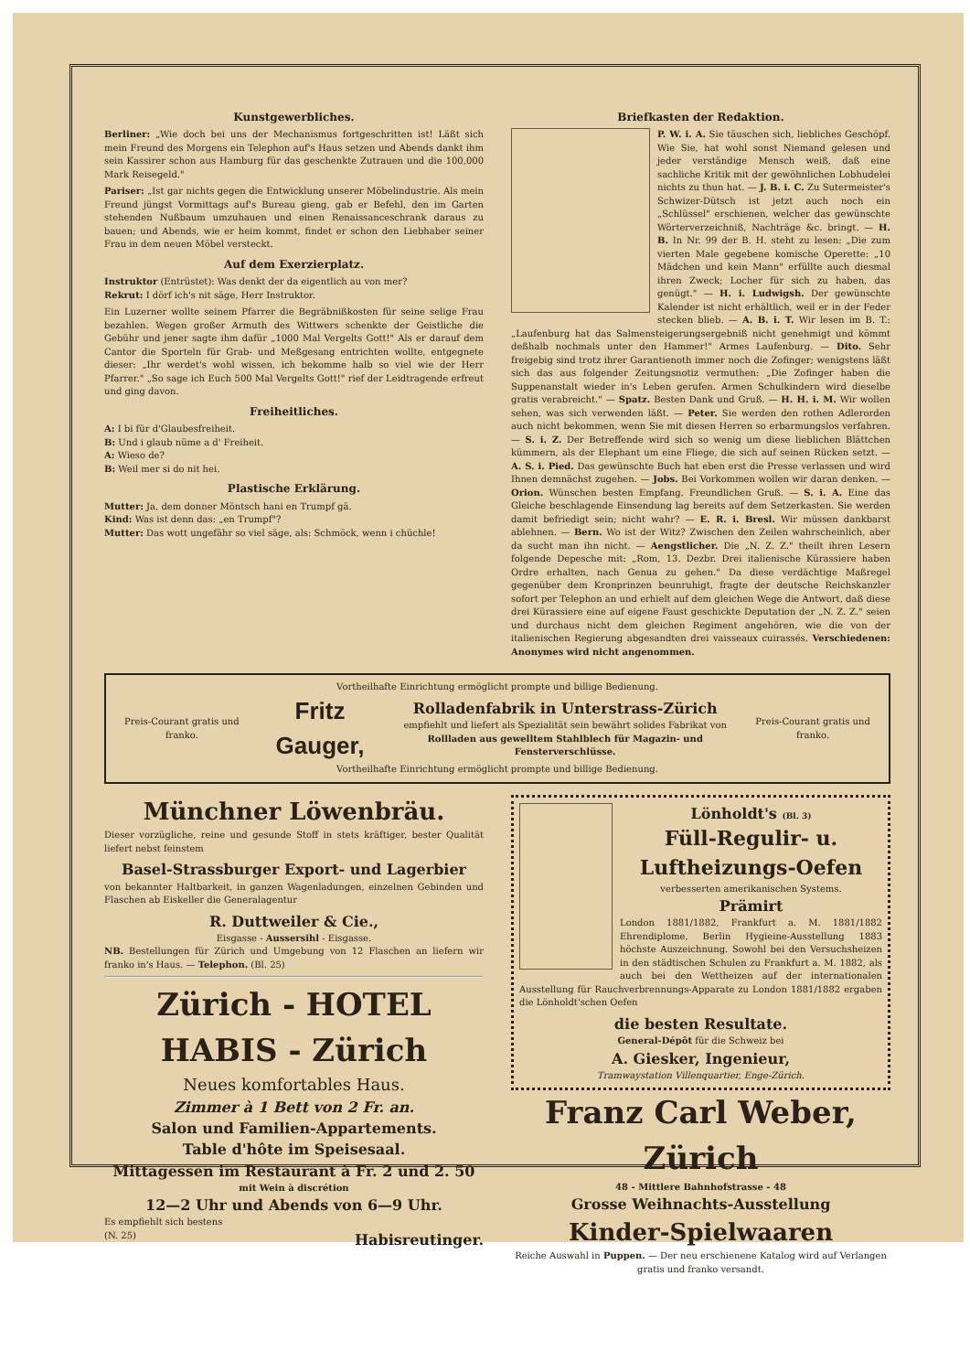Kunstgewerbliches.
Berliner: „Wie doch bei uns der Mechanismus fortgeschritten ist! Läßt sich mein Freund des Morgens ein Telephon auf's Haus setzen und Abends dankt ihm sein Kassirer schon aus Hamburg für das geschenkte Zutrauen und die 100,000 Mark Reisegeld."
Pariser: „Ist gar nichts gegen die Entwicklung unserer Möbelindustrie. Als mein Freund jüngst Vormittags auf's Bureau gieng, gab er Befehl, den im Garten stehenden Nußbaum umzuhauen und einen Renaissanceschrank daraus zu bauen; und Abends, wie er heim kommt, findet er schon den Liebhaber seiner Frau in dem neuen Möbel versteckt.
Auf dem Exerzierplatz.
Instruktor (Entrüstet): Was denkt der da eigentlich au von mer?
Rekrut: I dörf ich's nit säge, Herr Instruktor.
Ein Luzerner wollte seinem Pfarrer die Begräbnißkosten für seine selige Frau bezahlen. Wegen großer Armuth des Wittwers schenkte der Geistliche die Gebühr und jener sagte ihm dafür „1000 Mal Vergelts Gott!" Als er darauf dem Cantor die Sporteln für Grab- und Meßgesang entrichten wollte, entgegnete dieser: „Ihr werdet's wohl wissen, ich bekomme halb so viel wie der Herr Pfarrer." „So sage ich Euch 500 Mal Vergelts Gott!" rief der Leidtragende erfreut und ging davon.
Freiheitliches.
A: I bi für d'Glaubesfreiheit.
B: Und i glaub nüme a d' Freiheit.
A: Wieso de?
B: Weil mer si do nit hei.
Plastische Erklärung.
Mutter: Ja, dem donner Möntsch hani en Trumpf gä.
Kind: Was ist denn das: „en Trumpf"?
Mutter: Das wott ungefähr so viel säge, als: Schmöck, wenn i chüchle!
Briefkasten der Redaktion.
P. W. i. A. Sie täuschen sich, liebliches Geschöpf. Wie Sie, hat wohl sonst Niemand gelesen und jeder verständige Mensch weiß, daß eine sachliche Kritik mit der gewöhnlichen Lobhudelei nichts zu thun hat. — J. B. i. C. Zu Sutermeister's Schwizer-Dütsch ist jetzt auch noch ein „Schlüssel" erschienen, welcher das gewünschte Wörterverzeichniß, Nachträge &c. bringt. — H. B. In Nr. 99 der B. H. steht zu lesen: „Die zum vierten Male gegebene komische Operette: „10 Mädchen und kein Mann" erfüllte auch diesmal ihren Zweck; Locher für sich zu haben, das genügt." — H. i. Ludwigsh. Der gewünschte Kalender ist nicht erhältlich, weil er in der Feder stecken blieb. — A. B. i. T. Wir lesen im B. T.: „Laufenburg hat das Salmensteigerungsergebniß nicht genehmigt und kömmt deßhalb nochmals unter den Hammer!" Armes Laufenburg. — Dito. Sehr freigebig sind trotz ihrer Garantienoth immer noch die Zofinger; wenigstens läßt sich das aus folgender Zeitungsnotiz vermuthen: „Die Zofinger haben die Suppenanstalt wieder in's Leben gerufen. Armen Schulkindern wird dieselbe gratis verabreicht." — Spatz. Besten Dank und Gruß. — H. H. i. M. Wir wollen sehen, was sich verwenden läßt. — Peter. Sie werden den rothen Adlerorden auch nicht bekommen, wenn Sie mit diesen Herren so erbarmungslos verfahren. — S. i. Z. Der Betreffende wird sich so wenig um diese lieblichen Blättchen kümmern, als der Elephant um eine Fliege, die sich auf seinen Rücken setzt. — A. S. i. Pied. Das gewünschte Buch hat eben erst die Presse verlassen und wird Ihnen demnächst zugehen. — Jobs. Bei Vorkommen wollen wir daran denken. — Orion. Wünschen besten Empfang. Freundlichen Gruß. — S. i. A. Eine das Gleiche beschlagende Einsendung lag bereits auf dem Setzerkasten. Sie werden damit befriedigt sein; nicht wahr? — E. R. i. Bresl. Wir müssen dankbarst ablehnen. — Bern. Wo ist der Witz? Zwischen den Zeilen wahrscheinlich, aber da sucht man ihn nicht. — Aengstlicher. Die „N. Z. Z." theilt ihren Lesern folgende Depesche mit: „Rom, 13. Dezbr. Drei italienische Kürassiere haben Ordre erhalten, nach Genua zu gehen." Da diese verdächtige Maßregel gegenüber dem Kronprinzen beunruhigt, fragte der deutsche Reichskanzler sofort per Telephon an und erhielt auf dem gleichen Wege die Antwort, daß diese drei Kürassiere eine auf eigene Faust geschickte Deputation der „N. Z. Z." seien und durchaus nicht dem gleichen Regiment angehören, wie die von der italienischen Regierung abgesandten drei vaisseaux cuirassés. Verschiedenen: Anonymes wird nicht angenommen.
Vortheilhafte Einrichtung ermöglicht prompte und billige Bedienung.
Preis-Courant gratis und franko. Fritz Gauger, Rolladenfabrik in Unterstrass-Zürich
empfiehlt und liefert als Spezialität sein bewährt solides Fabrikat von
Rollladen aus gewelltem Stahlblech für Magazin- und Fensterverschlüsse. Preis-Courant gratis und franko.
Vortheilhafte Einrichtung ermöglicht prompte und billige Bedienung.
Münchner Löwenbräu.
Dieser vorzügliche, reine und gesunde Stoff in stets kräftiger, bester Qualität liefert nebst feinstem
Basel-Strassburger Export- und Lagerbier
von bekannter Haltbarkeit, in ganzen Wagenladungen, einzelnen Gebinden und Flaschen ab Eiskeller die Generalagentur
R. Duttweiler & Cie.,
Eisgasse - Aussersihl - Eisgasse.
NB. Bestellungen für Zürich und Umgebung von 12 Flaschen an liefern wir franko in's Haus. — Telephon. (Bl. 25)
Zürich - HOTEL HABIS - Zürich
Neues komfortables Haus.
Zimmer à 1 Bett von 2 Fr. an.
Salon und Familien-Appartements.
Table d'hôte im Speisesaal.
Mittagessen im Restaurant à Fr. 2 und 2. 50
mit Wein à discrétion
12—2 Uhr und Abends von 6—9 Uhr.
Es empfiehlt sich bestens
(N. 25) Habisreutinger.
Lönholdt's (Bl. 3)
Füll-Regulir- u. Luftheizungs-Oefen
verbesserten amerikanischen Systems.
Prämirt
London 1881/1882, Frankfurt a. M. 1881/1882 Ehrendiplome, Berlin Hygieine-Ausstellung 1883 höchste Auszeichnung. Sowohl bei den Versuchsheizen in den städtischen Schulen zu Frankfurt a. M. 1882, als auch bei den Wettheizen auf der internationalen Ausstellung für Rauchverbrennungs-Apparate zu London 1881/1882 ergaben die Lönholdt'schen Oefen
die besten Resultate.
General-Dépôt für die Schweiz bei
A. Giesker, Ingenieur,
Tramwaystation Villenquartier, Enge-Zürich.
Franz Carl Weber, Zürich
48 - Mittlere Bahnhofstrasse - 48
Grosse Weihnachts-Ausstellung
Kinder-Spielwaaren
Reiche Auswahl in Puppen. — Der neu erschienene Katalog wird auf Verlangen gratis und franko versandt.